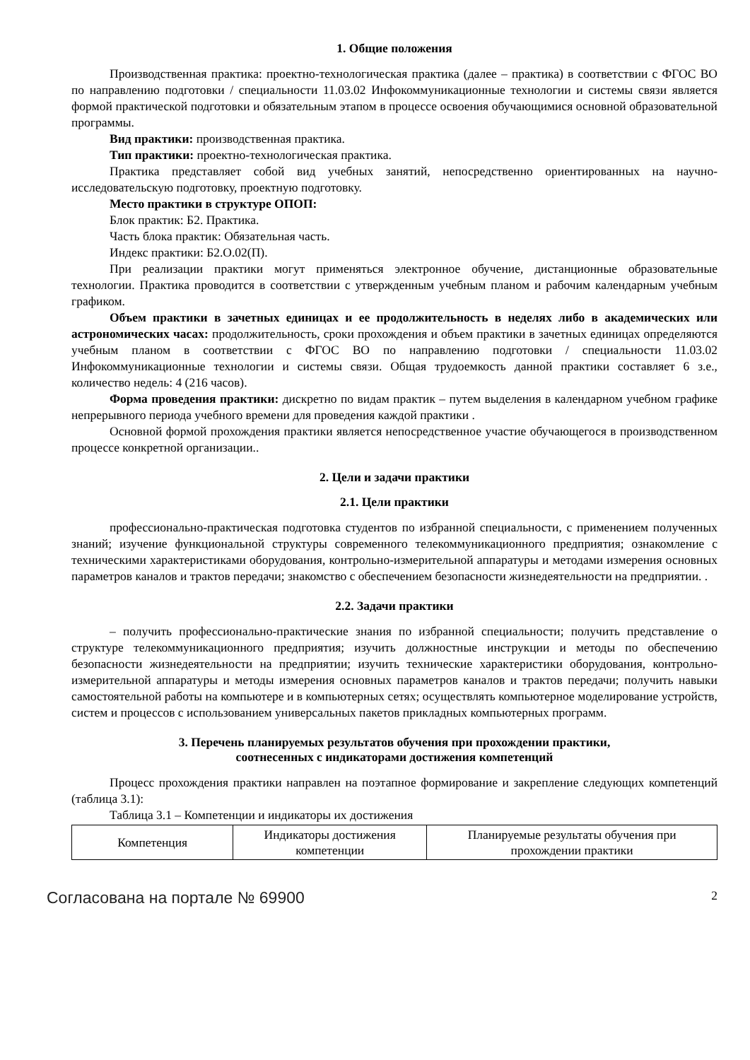1. Общие положения
Производственная практика: проектно-технологическая практика (далее – практика) в соответствии с ФГОС ВО по направлению подготовки / специальности 11.03.02 Инфокоммуникационные технологии и системы связи является формой практической подготовки и обязательным этапом в процессе освоения обучающимися основной образовательной программы.
Вид практики: производственная практика.
Тип практики: проектно-технологическая практика.
Практика представляет собой вид учебных занятий, непосредственно ориентированных на научно-исследовательскую подготовку, проектную подготовку.
Место практики в структуре ОПОП:
Блок практик: Б2. Практика.
Часть блока практик: Обязательная часть.
Индекс практики: Б2.О.02(П).
При реализации практики могут применяться электронное обучение, дистанционные образовательные технологии. Практика проводится в соответствии с утвержденным учебным планом и рабочим календарным учебным графиком.
Объем практики в зачетных единицах и ее продолжительность в неделях либо в академических или астрономических часах: продолжительность, сроки прохождения и объем практики в зачетных единицах определяются учебным планом в соответствии с ФГОС ВО по направлению подготовки / специальности 11.03.02 Инфокоммуникационные технологии и системы связи. Общая трудоемкость данной практики составляет 6 з.е., количество недель: 4 (216 часов).
Форма проведения практики: дискретно по видам практик – путем выделения в календарном учебном графике непрерывного периода учебного времени для проведения каждой практики .
Основной формой прохождения практики является непосредственное участие обучающегося в производственном процессе конкретной организации..
2. Цели и задачи практики
2.1. Цели практики
профессионально-практическая подготовка студентов по избранной специальности, с применением полученных знаний; изучение функциональной структуры современного телекоммуникационного предприятия; ознакомление с техническими характеристиками оборудования, контрольно-измерительной аппаратуры и методами измерения основных параметров каналов и трактов передачи; знакомство с обеспечением безопасности жизнедеятельности на предприятии. .
2.2. Задачи практики
– получить профессионально-практические знания по избранной специальности; получить представление о структуре телекоммуникационного предприятия; изучить должностные инструкции и методы по обеспечению безопасности жизнедеятельности на предприятии; изучить технические характеристики оборудования, контрольно-измерительной аппаратуры и методы измерения основных параметров каналов и трактов передачи; получить навыки самостоятельной работы на компьютере и в компьютерных сетях; осуществлять компьютерное моделирование устройств, систем и процессов с использованием универсальных пакетов прикладных компьютерных программ.
3. Перечень планируемых результатов обучения при прохождении практики,
соотнесенных с индикаторами достижения компетенций
Процесс прохождения практики направлен на поэтапное формирование и закрепление следующих компетенций (таблица 3.1):
Таблица 3.1 – Компетенции и индикаторы их достижения
| Компетенция | Индикаторы достижения компетенции | Планируемые результаты обучения при прохождении практики |
Согласована на портале № 69900 2